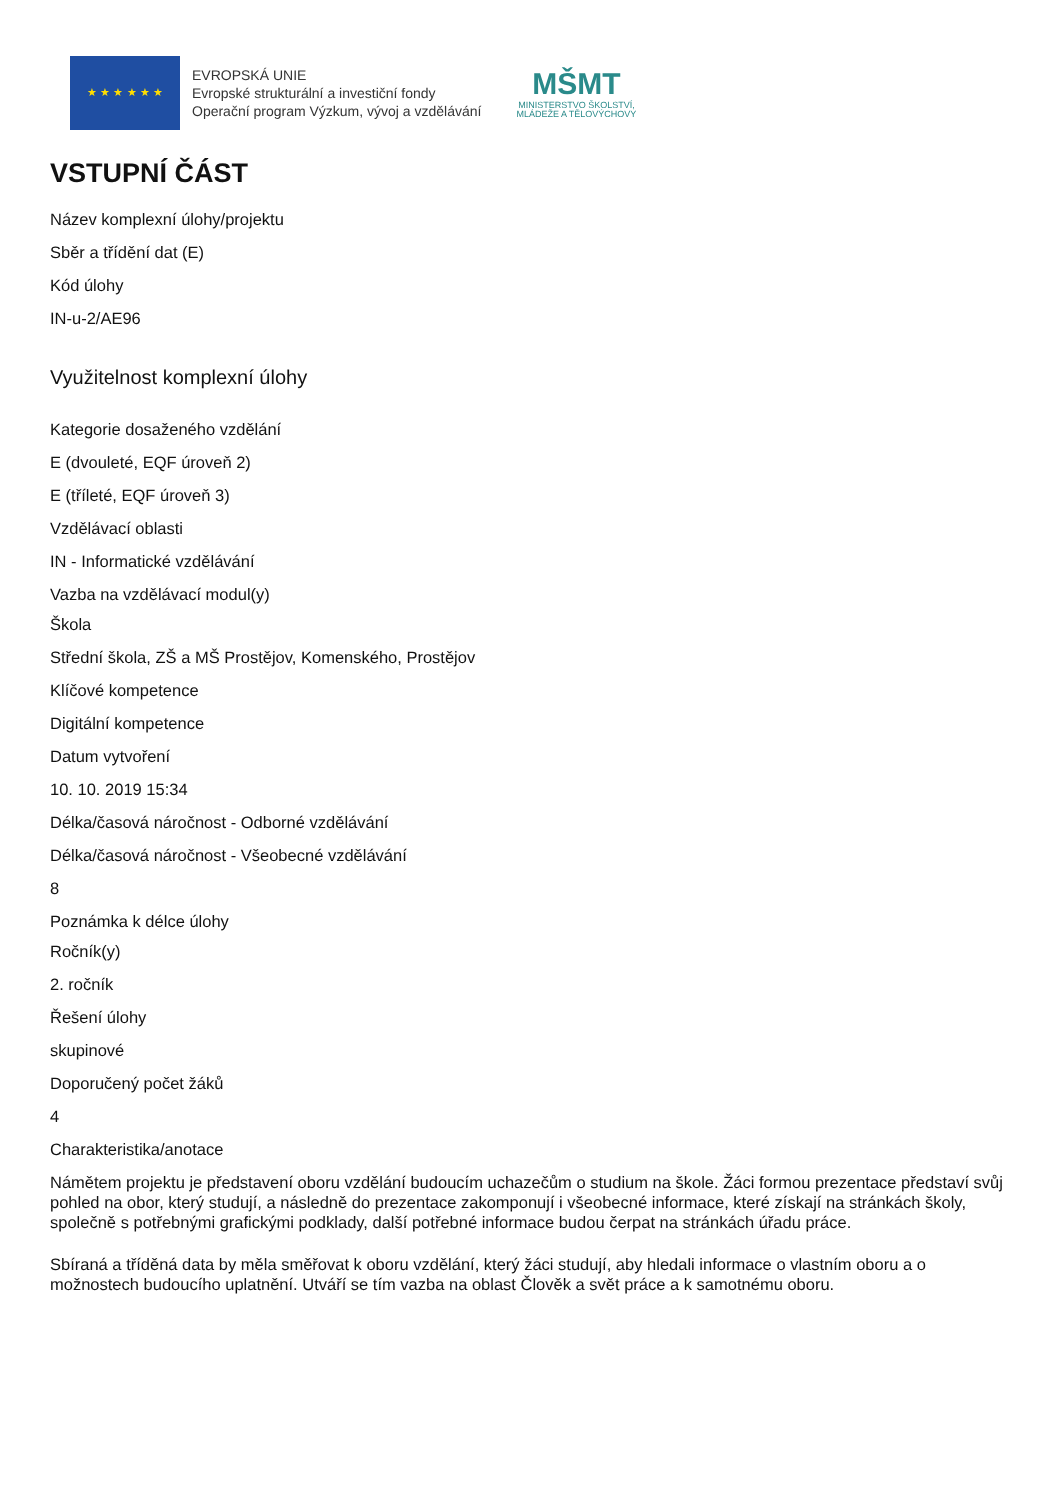★ ★ ★ ★ ★ ★
EVROPSKÁ UNIE
Evropské strukturální a investiční fondy
Operační program Výzkum, vývoj a vzdělávání
MŠMT
MINISTERSTVO ŠKOLSTVÍ,
MLÁDEŽE A TĚLOVÝCHOVY
VSTUPNÍ ČÁST
Název komplexní úlohy/projektu
Sběr a třídění dat (E)
Kód úlohy
IN-u-2/AE96
Využitelnost komplexní úlohy
Kategorie dosaženého vzdělání
E (dvouleté, EQF úroveň 2)
E (tříleté, EQF úroveň 3)
Vzdělávací oblasti
IN - Informatické vzdělávání
Vazba na vzdělávací modul(y)
Škola
Střední škola, ZŠ a MŠ Prostějov, Komenského, Prostějov
Klíčové kompetence
Digitální kompetence
Datum vytvoření
10. 10. 2019 15:34
Délka/časová náročnost - Odborné vzdělávání
Délka/časová náročnost - Všeobecné vzdělávání
8
Poznámka k délce úlohy
Ročník(y)
2. ročník
Řešení úlohy
skupinové
Doporučený počet žáků
4
Charakteristika/anotace
Námětem projektu je představení oboru vzdělání budoucím uchazečům o studium na škole. Žáci formou prezentace představí svůj pohled na obor, který studují, a následně do prezentace zakomponují i všeobecné informace, které získají na stránkách školy, společně s potřebnými grafickými podklady, další potřebné informace budou čerpat na stránkách úřadu práce.
Sbíraná a tříděná data by měla směřovat k oboru vzdělání, který žáci studují, aby hledali informace o vlastním oboru a o možnostech budoucího uplatnění. Utváří se tím vazba na oblast Člověk a svět práce a k samotnému oboru.